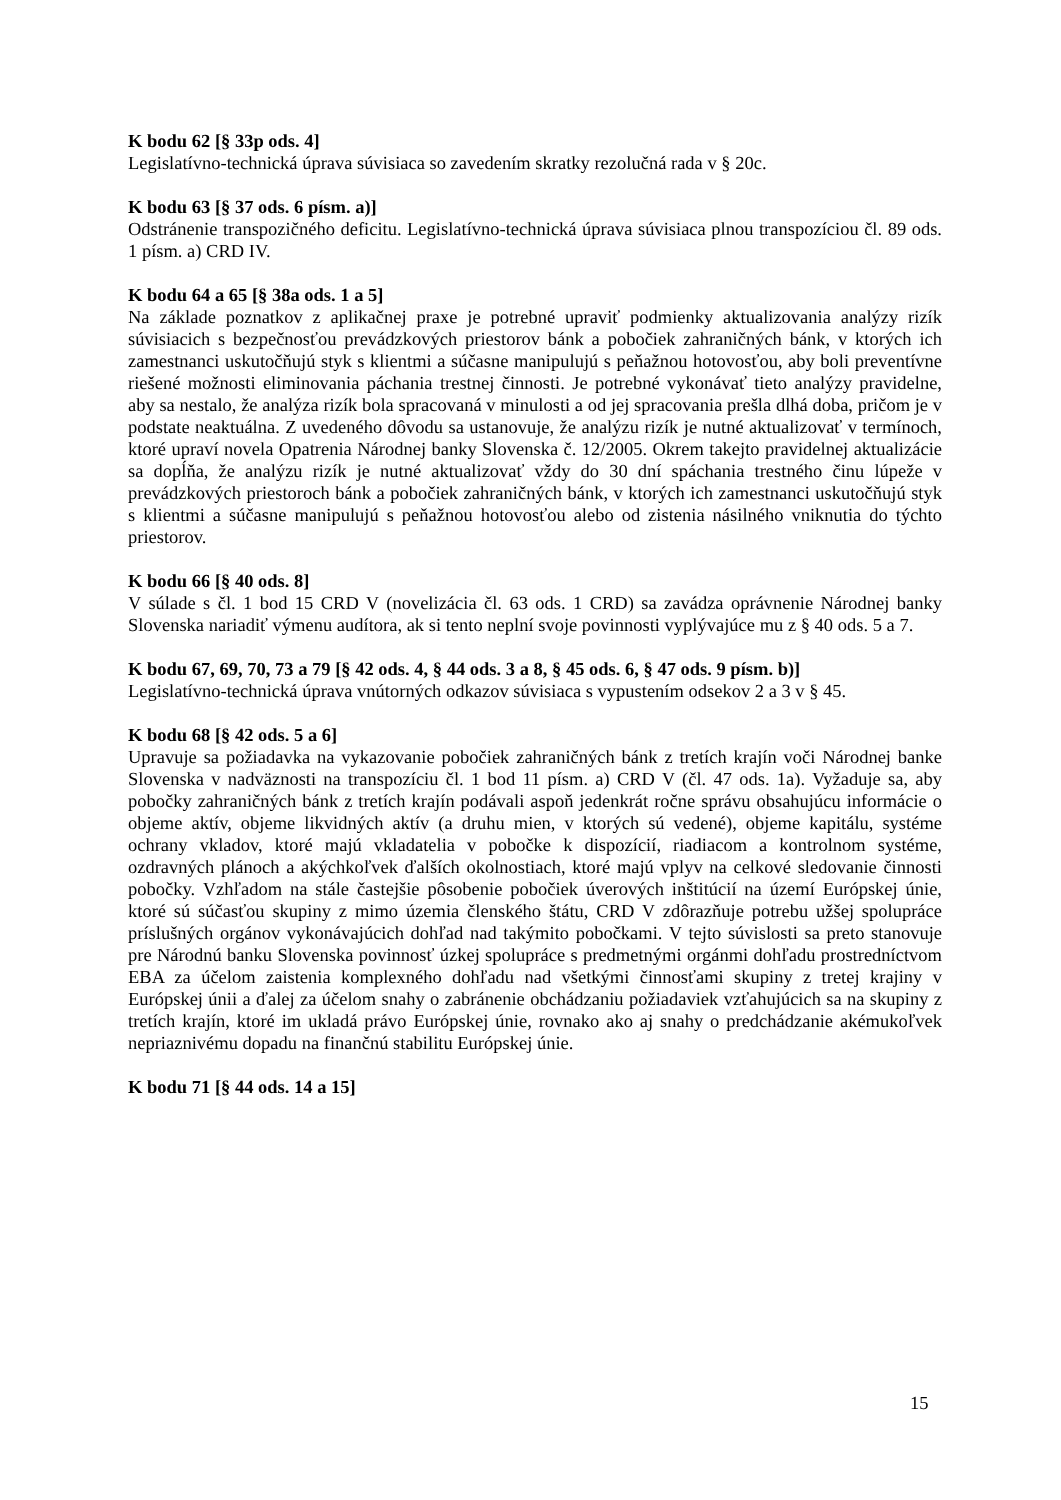K bodu 62 [§ 33p ods. 4]
Legislatívno-technická úprava súvisiaca so zavedením skratky rezolučná rada v § 20c.
K bodu 63 [§ 37 ods. 6 písm. a)]
Odstránenie transpozičného deficitu. Legislatívno-technická úprava súvisiaca plnou transpozíciou čl. 89 ods. 1 písm. a) CRD IV.
K bodu 64 a 65 [§ 38a ods. 1 a 5]
Na základe poznatkov z aplikačnej praxe je potrebné upraviť podmienky aktualizovania analýzy rizík súvisiacich s bezpečnosťou prevádzkových priestorov bánk a pobočiek zahraničných bánk, v ktorých ich zamestnanci uskutočňujú styk s klientmi a súčasne manipulujú s peňažnou hotovosťou, aby boli preventívne riešené možnosti eliminovania páchania trestnej činnosti. Je potrebné vykonávať tieto analýzy pravidelne, aby sa nestalo, že analýza rizík bola spracovaná v minulosti a od jej spracovania prešla dlhá doba, pričom je v podstate neaktuálna. Z uvedeného dôvodu sa ustanovuje, že analýzu rizík je nutné aktualizovať v termínoch, ktoré upraví novela Opatrenia Národnej banky Slovenska č. 12/2005. Okrem takejto pravidelnej aktualizácie sa dopĺňa, že analýzu rizík je nutné aktualizovať vždy do 30 dní spáchania trestného činu lúpeže v prevádzkových priestoroch bánk a pobočiek zahraničných bánk, v ktorých ich zamestnanci uskutočňujú styk s klientmi a súčasne manipulujú s peňažnou hotovosťou alebo od zistenia násilného vniknutia do týchto priestorov.
K bodu 66 [§ 40 ods. 8]
V súlade s čl. 1 bod 15 CRD V (novelizácia čl. 63 ods. 1 CRD) sa zavádza oprávnenie Národnej banky Slovenska nariadiť výmenu audítora, ak si tento neplní svoje povinnosti vyplývajúce mu z § 40 ods. 5 a 7.
K bodu 67, 69, 70, 73 a 79 [§ 42 ods. 4, § 44 ods. 3 a 8, § 45 ods. 6, § 47 ods. 9 písm. b)]
Legislatívno-technická úprava vnútorných odkazov súvisiaca s vypustením odsekov 2 a 3 v § 45.
K bodu 68 [§ 42 ods. 5 a 6]
Upravuje sa požiadavka na vykazovanie pobočiek zahraničných bánk z tretích krajín voči Národnej banke Slovenska v nadväznosti na transpozíciu čl. 1 bod 11 písm. a) CRD V (čl. 47 ods. 1a). Vyžaduje sa, aby pobočky zahraničných bánk z tretích krajín podávali aspoň jedenkrát ročne správu obsahujúcu informácie o objeme aktív, objeme likvidných aktív (a druhu mien, v ktorých sú vedené), objeme kapitálu, systéme ochrany vkladov, ktoré majú vkladatelia v pobočke k dispozícií, riadiacom a kontrolnom systéme, ozdravných plánoch a akýchkoľvek ďalších okolnostiach, ktoré majú vplyv na celkové sledovanie činnosti pobočky. Vzhľadom na stále častejšie pôsobenie pobočiek úverových inštitúcií na území Európskej únie, ktoré sú súčasťou skupiny z mimo územia členského štátu, CRD V zdôrazňuje potrebu užšej spolupráce príslušných orgánov vykonávajúcich dohľad nad takýmito pobočkami. V tejto súvislosti sa preto stanovuje pre Národnú banku Slovenska povinnosť úzkej spolupráce s predmetnými orgánmi dohľadu prostredníctvom EBA za účelom zaistenia komplexného dohľadu nad všetkými činnosťami skupiny z tretej krajiny v Európskej únii a ďalej za účelom snahy o zabránenie obchádzaniu požiadaviek vzťahujúcich sa na skupiny z tretích krajín, ktoré im ukladá právo Európskej únie, rovnako ako aj snahy o predchádzanie akémukoľvek nepriaznivému dopadu na finančnú stabilitu Európskej únie.
K bodu 71 [§ 44 ods. 14 a 15]
15